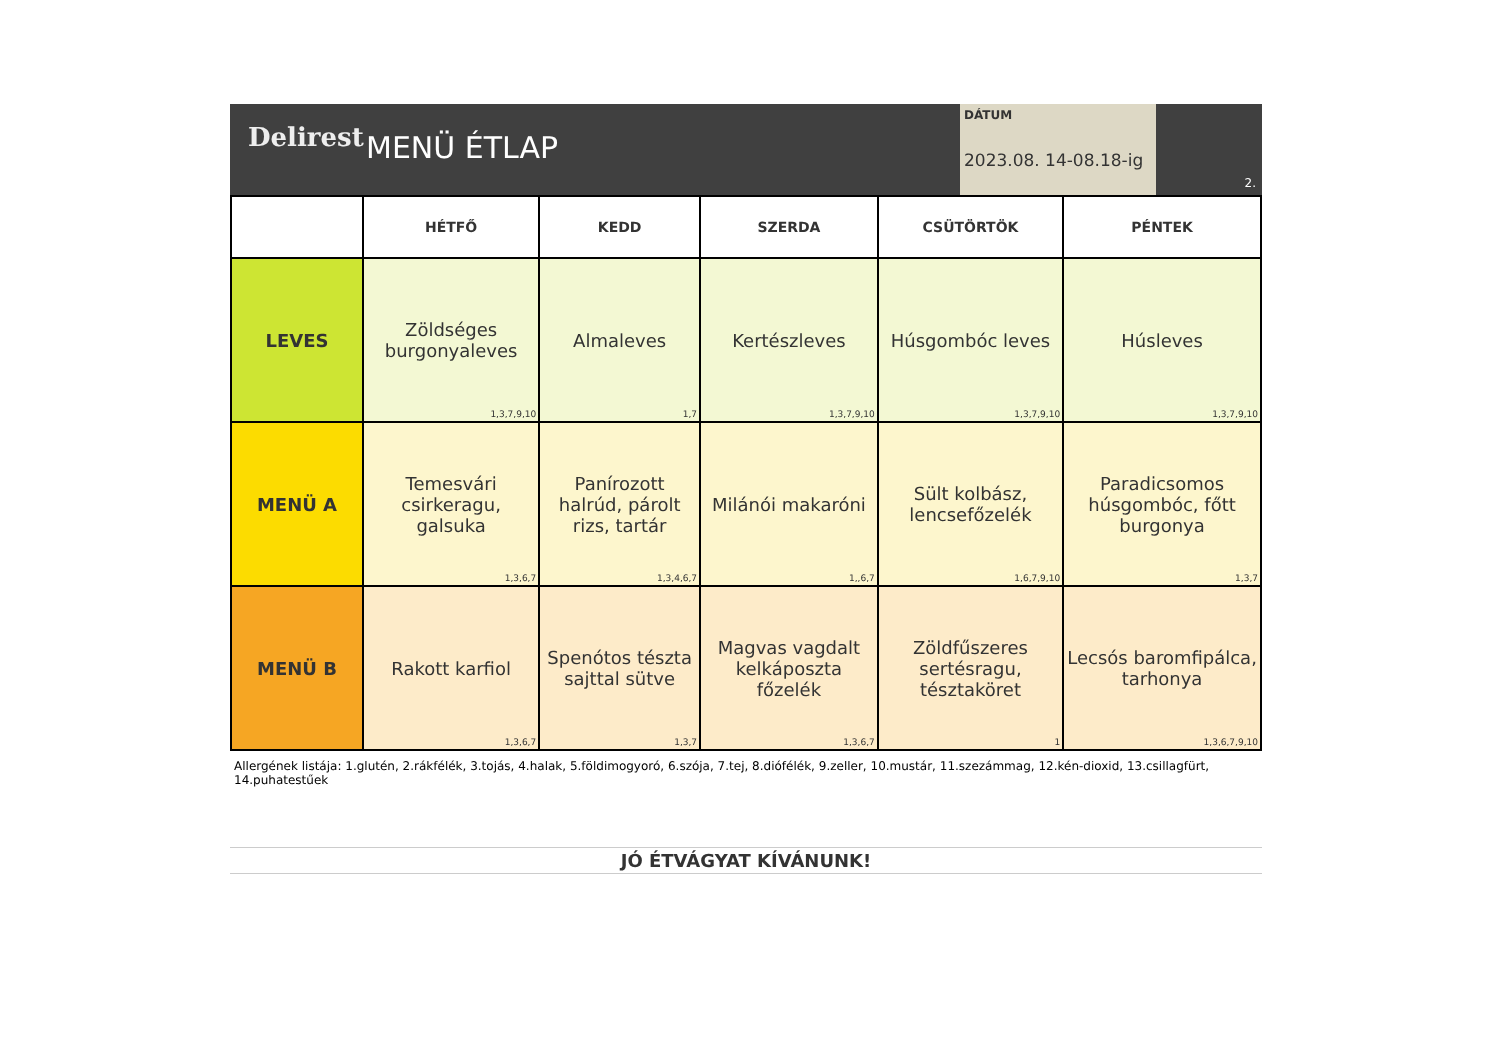Delirest
MENÜ ÉTLAP
DÁTUM
2023.08. 14-08.18-ig
2.
| | HÉTFŐ | KEDD | SZERDA | CSÜTÖRTÖK | PÉNTEK |
| --- | --- | --- | --- | --- | --- |
| LEVES | Zöldséges burgonyaleves 1,3,7,9,10 | Almaleves 1,7 | Kertészleves 1,3,7,9,10 | Húsgombóc leves 1,3,7,9,10 | Húsleves 1,3,7,9,10 |
| MENÜ A | Temesvári csirkeragu, galsuka 1,3,6,7 | Panírozott halrúd, párolt rizs, tartár 1,3,4,6,7 | Milánói makaróni 1,,6,7 | Sült kolbász, lencsefőzelék 1,6,7,9,10 | Paradicsomos húsgombóc, főtt burgonya 1,3,7 |
| MENÜ B | Rakott karfiol 1,3,6,7 | Spenótos tészta sajttal sütve 1,3,7 | Magvas vagdalt kelkáposzta főzelék 1,3,6,7 | Zöldfűszeres sertésragu, tésztaköret 1 | Lecsós baromfipálca, tarhonya 1,3,6,7,9,10 |
Allergének listája: 1.glutén, 2.rákfélék, 3.tojás, 4.halak, 5.földimogyoró, 6.szója, 7.tej, 8.diófélék, 9.zeller, 10.mustár, 11.szezámmag, 12.kén-dioxid, 13.csillagfürt, 14.puhatestűek
JÓ ÉTVÁGYAT KÍVÁNUNK!